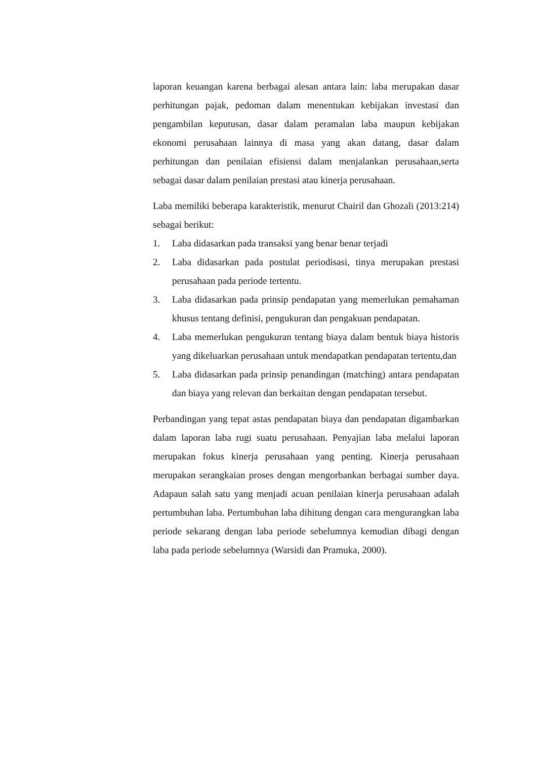laporan keuangan karena berbagai alesan antara lain: laba merupakan dasar perhitungan pajak, pedoman dalam menentukan kebijakan investasi dan pengambilan keputusan, dasar dalam peramalan laba maupun kebijakan ekonomi perusahaan lainnya di masa yang akan datang, dasar dalam perhitungan dan penilaian efisiensi dalam menjalankan perusahaan,serta sebagai dasar dalam penilaian prestasi atau kinerja perusahaan.
Laba memiliki beberapa karakteristik, menurut Chairil dan Ghozali (2013:214) sebagai berikut:
1. Laba didasarkan pada transaksi yang benar benar terjadi
2. Laba didasarkan pada postulat periodisasi, tinya merupakan prestasi perusahaan pada periode tertentu.
3. Laba didasarkan pada prinsip pendapatan yang memerlukan pemahaman khusus tentang definisi, pengukuran dan pengakuan pendapatan.
4. Laba memerlukan pengukuran tentang biaya dalam bentuk biaya historis yang dikeluarkan perusahaan untuk mendapatkan pendapatan tertentu,dan
5. Laba didasarkan pada prinsip penandingan (matching) antara pendapatan dan biaya yang relevan dan berkaitan dengan pendapatan tersebut.
Perbandingan yang tepat astas pendapatan biaya dan pendapatan digambarkan dalam laporan laba rugi suatu perusahaan. Penyajian laba melalui laporan merupakan fokus kinerja perusahaan yang penting. Kinerja perusahaan merupakan serangkaian proses dengan mengorbankan berbagai sumber daya. Adapaun salah satu yang menjadi acuan penilaian kinerja perusahaan adalah pertumbuhan laba. Pertumbuhan laba dihitung dengan cara mengurangkan laba periode sekarang dengan laba periode sebelumnya kemudian dibagi dengan laba pada periode sebelumnya (Warsidi dan Pramuka, 2000).